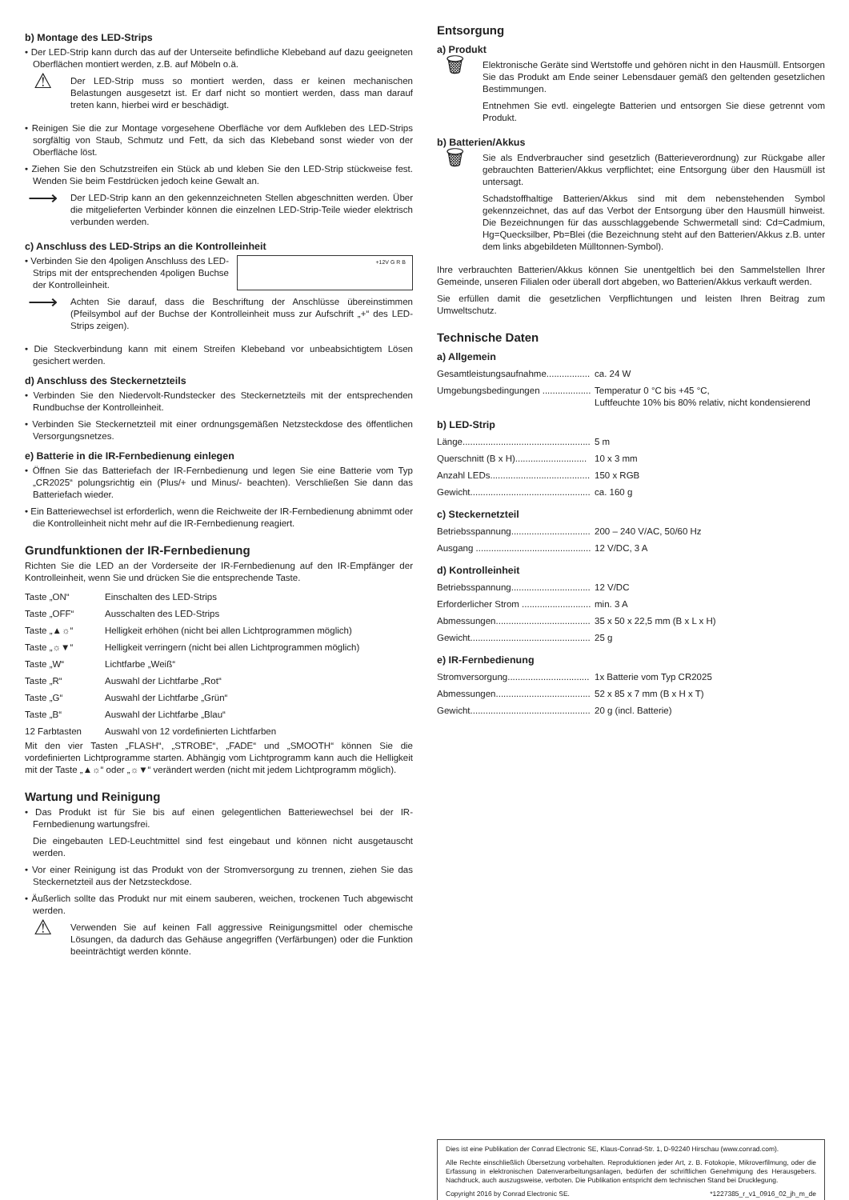b) Montage des LED-Strips
• Der LED-Strip kann durch das auf der Unterseite befindliche Klebeband auf dazu geeigneten Oberflächen montiert werden, z.B. auf Möbeln o.ä.
⚠
Der LED-Strip muss so montiert werden, dass er keinen mechanischen Belastungen ausgesetzt ist. Er darf nicht so montiert werden, dass man darauf treten kann, hierbei wird er beschädigt.
• Reinigen Sie die zur Montage vorgesehene Oberfläche vor dem Aufkleben des LED-Strips sorgfältig von Staub, Schmutz und Fett, da sich das Klebeband sonst wieder von der Oberfläche löst.
• Ziehen Sie den Schutzstreifen ein Stück ab und kleben Sie den LED-Strip stückweise fest. Wenden Sie beim Festdrücken jedoch keine Gewalt an.
⟶
Der LED-Strip kann an den gekennzeichneten Stellen abgeschnitten werden. Über die mitgelieferten Verbinder können die einzelnen LED-Strip-Teile wieder elektrisch verbunden werden.
c) Anschluss des LED-Strips an die Kontrolleinheit
+12V G R B
• Verbinden Sie den 4poligen Anschluss des LED-Strips mit der entsprechenden 4poligen Buchse der Kontrolleinheit.
⟶
Achten Sie darauf, dass die Beschriftung der Anschlüsse übereinstimmen (Pfeilsymbol auf der Buchse der Kontrolleinheit muss zur Aufschrift „+“ des LED-Strips zeigen).
• Die Steckverbindung kann mit einem Streifen Klebeband vor unbeabsichtigtem Lösen gesichert werden.
d) Anschluss des Steckernetzteils
• Verbinden Sie den Niedervolt-Rundstecker des Steckernetzteils mit der entsprechenden Rundbuchse der Kontrolleinheit.
• Verbinden Sie Steckernetzteil mit einer ordnungsgemäßen Netzsteckdose des öffentlichen Versorgungsnetzes.
e) Batterie in die IR-Fernbedienung einlegen
• Öffnen Sie das Batteriefach der IR-Fernbedienung und legen Sie eine Batterie vom Typ „CR2025“ polungsrichtig ein (Plus/+ und Minus/- beachten). Verschließen Sie dann das Batteriefach wieder.
• Ein Batteriewechsel ist erforderlich, wenn die Reichweite der IR-Fernbedienung abnimmt oder die Kontrolleinheit nicht mehr auf die IR-Fernbedienung reagiert.
Grundfunktionen der IR-Fernbedienung
Richten Sie die LED an der Vorderseite der IR-Fernbedienung auf den IR-Empfänger der Kontrolleinheit, wenn Sie und drücken Sie die entsprechende Taste.
| Taste „ON“ | Einschalten des LED-Strips |
| Taste „OFF“ | Ausschalten des LED-Strips |
| Taste „▲☼“ | Helligkeit erhöhen (nicht bei allen Lichtprogrammen möglich) |
| Taste „☼▼“ | Helligkeit verringern (nicht bei allen Lichtprogrammen möglich) |
| Taste „W“ | Lichtfarbe „Weiß“ |
| Taste „R“ | Auswahl der Lichtfarbe „Rot“ |
| Taste „G“ | Auswahl der Lichtfarbe „Grün“ |
| Taste „B“ | Auswahl der Lichtfarbe „Blau“ |
| 12 Farbtasten | Auswahl von 12 vordefinierten Lichtfarben |
Mit den vier Tasten „FLASH“, „STROBE“, „FADE“ und „SMOOTH“ können Sie die vordefinierten Lichtprogramme starten. Abhängig vom Lichtprogramm kann auch die Helligkeit mit der Taste „▲☼“ oder „☼▼“ verändert werden (nicht mit jedem Lichtprogramm möglich).
Wartung und Reinigung
• Das Produkt ist für Sie bis auf einen gelegentlichen Batteriewechsel bei der IR-Fernbedienung wartungsfrei.
Die eingebauten LED-Leuchtmittel sind fest eingebaut und können nicht ausgetauscht werden.
• Vor einer Reinigung ist das Produkt von der Stromversorgung zu trennen, ziehen Sie das Steckernetzteil aus der Netzsteckdose.
• Äußerlich sollte das Produkt nur mit einem sauberen, weichen, trockenen Tuch abgewischt werden.
⚠
Verwenden Sie auf keinen Fall aggressive Reinigungsmittel oder chemische Lösungen, da dadurch das Gehäuse angegriffen (Verfärbungen) oder die Funktion beeinträchtigt werden könnte.
Entsorgung
a) Produkt
🗑
Elektronische Geräte sind Wertstoffe und gehören nicht in den Hausmüll. Entsorgen Sie das Produkt am Ende seiner Lebensdauer gemäß den geltenden gesetzlichen Bestimmungen.
Entnehmen Sie evtl. eingelegte Batterien und entsorgen Sie diese getrennt vom Produkt.
b) Batterien/Akkus
🗑
Sie als Endverbraucher sind gesetzlich (Batterieverordnung) zur Rückgabe aller gebrauchten Batterien/Akkus verpflichtet; eine Entsorgung über den Hausmüll ist untersagt.
Schadstoffhaltige Batterien/Akkus sind mit dem nebenstehenden Symbol gekennzeichnet, das auf das Verbot der Entsorgung über den Hausmüll hinweist. Die Bezeichnungen für das ausschlaggebende Schwermetall sind: Cd=Cadmium, Hg=Quecksilber, Pb=Blei (die Bezeichnung steht auf den Batterien/Akkus z.B. unter dem links abgebildeten Mülltonnen-Symbol).
Ihre verbrauchten Batterien/Akkus können Sie unentgeltlich bei den Sammelstellen Ihrer Gemeinde, unseren Filialen oder überall dort abgeben, wo Batterien/Akkus verkauft werden.
Sie erfüllen damit die gesetzlichen Verpflichtungen und leisten Ihren Beitrag zum Umweltschutz.
Technische Daten
a) Allgemein
| Gesamtleistungsaufnahme................. | ca. 24 W |
| Umgebungsbedingungen ................... | Temperatur 0 °C bis +45 °C, Luftfeuchte 10% bis 80% relativ, nicht kondensierend |
b) LED-Strip
| Länge.................................................. | 5 m |
| Querschnitt (B x H)............................ | 10 x 3 mm |
| Anzahl LEDs....................................... | 150 x RGB |
| Gewicht............................................... | ca. 160 g |
c) Steckernetzteil
| Betriebsspannung............................... | 200 – 240 V/AC, 50/60 Hz |
| Ausgang ............................................. | 12 V/DC, 3 A |
d) Kontrolleinheit
| Betriebsspannung............................... | 12 V/DC |
| Erforderlicher Strom ........................... | min. 3 A |
| Abmessungen..................................... | 35 x 50 x 22,5 mm (B x L x H) |
| Gewicht............................................... | 25 g |
e) IR-Fernbedienung
| Stromversorgung................................ | 1x Batterie vom Typ CR2025 |
| Abmessungen..................................... | 52 x 85 x 7 mm (B x H x T) |
| Gewicht............................................... | 20 g (incl. Batterie) |
Dies ist eine Publikation der Conrad Electronic SE, Klaus-Conrad-Str. 1, D-92240 Hirschau (www.conrad.com).
Alle Rechte einschließlich Übersetzung vorbehalten. Reproduktionen jeder Art, z. B. Fotokopie, Mikroverfilmung, oder die Erfassung in elektronischen Datenverarbeitungsanlagen, bedürfen der schriftlichen Genehmigung des Herausgebers. Nachdruck, auch auszugsweise, verboten. Die Publikation entspricht dem technischen Stand bei Drucklegung.
Copyright 2016 by Conrad Electronic SE. *1227385_r_v1_0916_02_jh_m_de